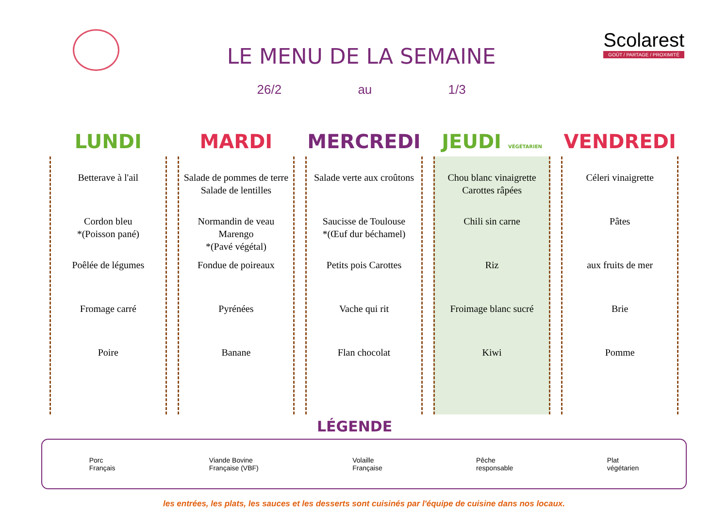LE MENU DE LA SEMAINE
26/2 au 1/3
Scolarest
GOÛT / PARTAGE / PROXIMITÉ
| LUNDI | MARDI | MERCREDI | JEUDI VÉGÉTARIEN | VENDREDI |
| --- | --- | --- | --- | --- |
| Betterave à l'ail Cordon bleu *(Poisson pané) Poêlée de légumes Fromage carré Poire | Salade de pommes de terre Salade de lentilles Normandin de veau Marengo *(Pavé végétal) Fondue de poireaux Pyrénées Banane | Salade verte aux croûtons Saucisse de Toulouse *(Œuf dur béchamel) Petits pois Carottes Vache qui rit Flan chocolat | Chou blanc vinaigrette Carottes râpées Chili sin carne Riz Froimage blanc sucré Kiwi | Céleri vinaigrette Pâtes aux fruits de mer Brie Pomme |
LÉGENDE
Porc
Français
Viande Bovine
Française (VBF)
Volaille
Française
Pêche
responsable
Plat
végétarien
les entrées, les plats, les sauces et les desserts sont cuisinés par l'équipe de cuisine dans nos locaux.